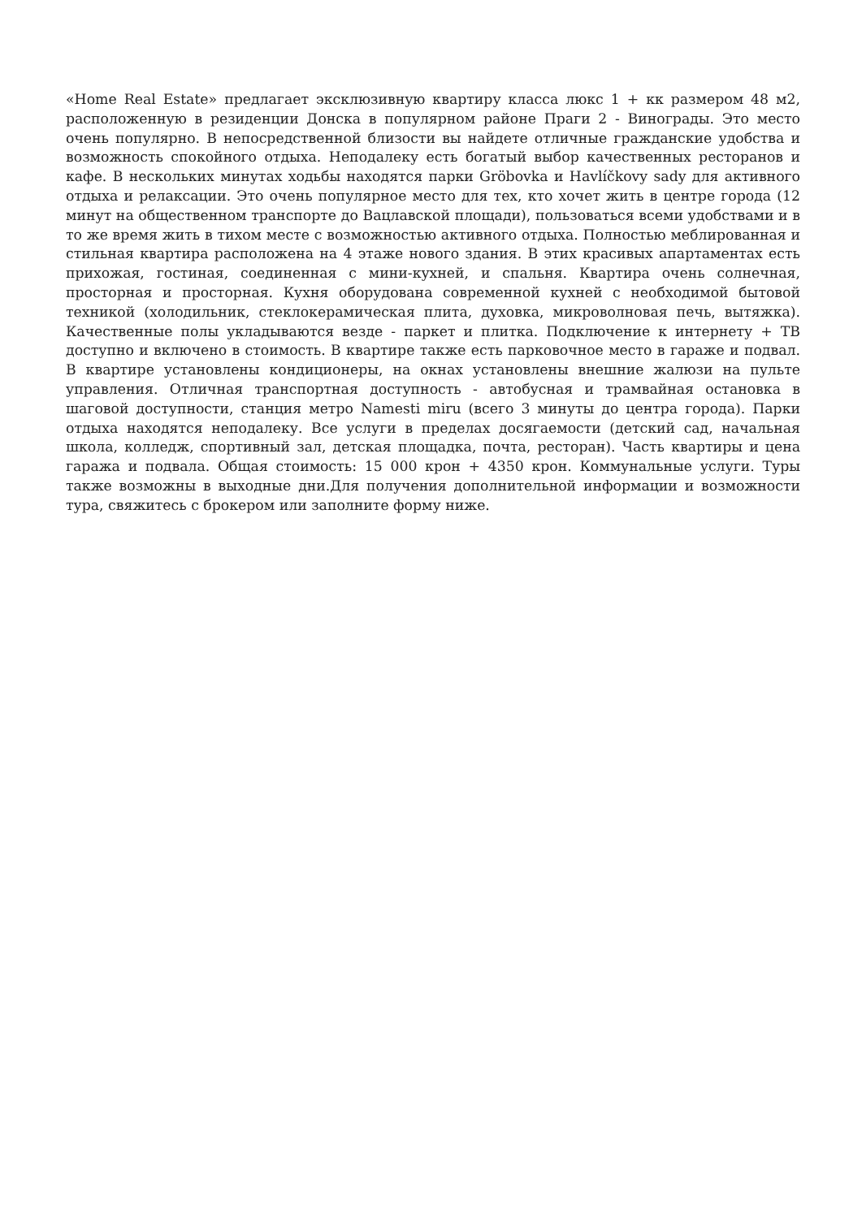«Home Real Estate» предлагает эксклюзивную квартиру класса люкс 1 + кк размером 48 м2, расположенную в резиденции Донска в популярном районе Праги 2 - Винограды. Это место очень популярно. В непосредственной близости вы найдете отличные гражданские удобства и возможность спокойного отдыха. Неподалеку есть богатый выбор качественных ресторанов и кафе. В нескольких минутах ходьбы находятся парки Gröbovka и Havlíčkovy sady для активного отдыха и релаксации. Это очень популярное место для тех, кто хочет жить в центре города (12 минут на общественном транспорте до Вацлавской площади), пользоваться всеми удобствами и в то же время жить в тихом месте с возможностью активного отдыха. Полностью меблированная и стильная квартира расположена на 4 этаже нового здания. В этих красивых апартаментах есть прихожая, гостиная, соединенная с мини-кухней, и спальня. Квартира очень солнечная, просторная и просторная. Кухня оборудована современной кухней с необходимой бытовой техникой (холодильник, стеклокерамическая плита, духовка, микроволновая печь, вытяжка). Качественные полы укладываются везде - паркет и плитка. Подключение к интернету + ТВ доступно и включено в стоимость. В квартире также есть парковочное место в гараже и подвал. В квартире установлены кондиционеры, на окнах установлены внешние жалюзи на пульте управления. Отличная транспортная доступность - автобусная и трамвайная остановка в шаговой доступности, станция метро Namesti miru (всего 3 минуты до центра города). Парки отдыха находятся неподалеку. Все услуги в пределах досягаемости (детский сад, начальная школа, колледж, спортивный зал, детская площадка, почта, ресторан). Часть квартиры и цена гаража и подвала. Общая стоимость: 15 000 крон + 4350 крон. Коммунальные услуги. Туры также возможны в выходные дни.Для получения дополнительной информации и возможности тура, свяжитесь с брокером или заполните форму ниже.